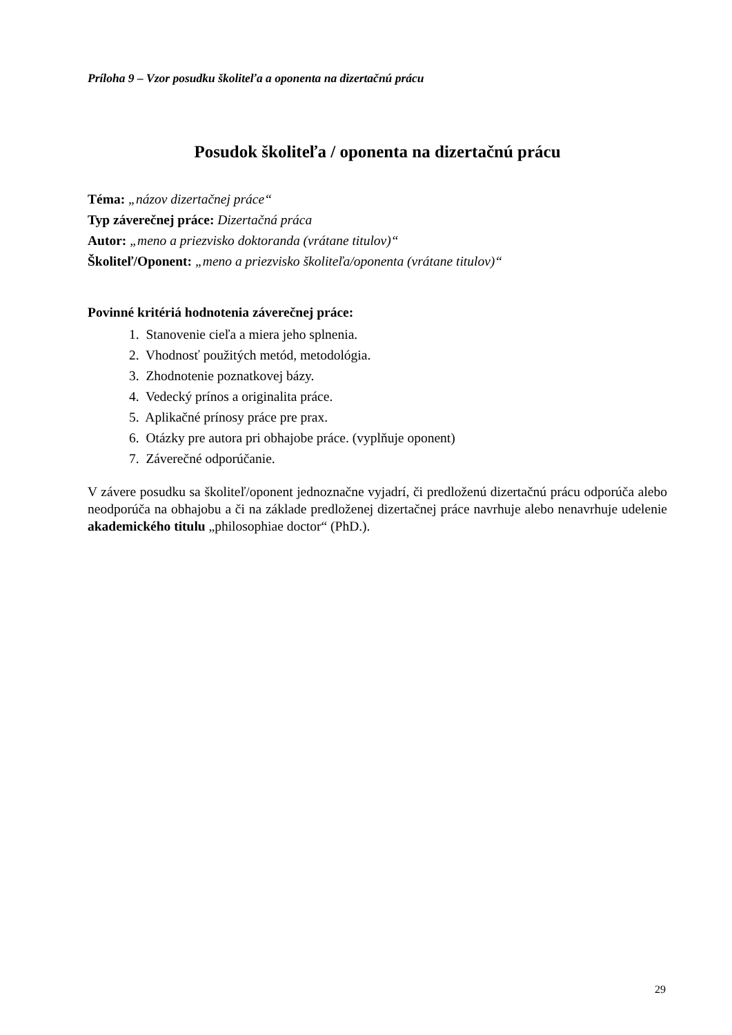Príloha 9 – Vzor posudku školiteľa a oponenta na dizertačnú prácu
Posudok školiteľa / oponenta na dizertačnú prácu
Téma: „názov dizertačnej práce“
Typ záverečnej práce: Dizertačná práca
Autor: „meno a priezvisko doktoranda (vrátane titulov)“
Školiteľ/Oponent: „meno a priezvisko školiteľa/oponenta (vrátane titulov)“
Povinné kritériá hodnotenia záverečnej práce:
1. Stanovenie cieľa a miera jeho splnenia.
2. Vhodnosť použitých metód, metodológia.
3. Zhodnotenie poznatkovej bázy.
4. Vedecký prínos a originalita práce.
5. Aplikačné prínosy práce pre prax.
6. Otázky pre autora pri obhajobe práce. (vyplňuje oponent)
7. Záverečné odporúčanie.
V závere posudku sa školiteľ/oponent jednoznačne vyjadrí, či predloženú dizertačnú prácu odporúča alebo neodporúča na obhajobu a či na základe predloženej dizertačnej práce navrhuje alebo nenavrhuje udelenie akademického titulu „philosophiae doctor“ (PhD.).
29